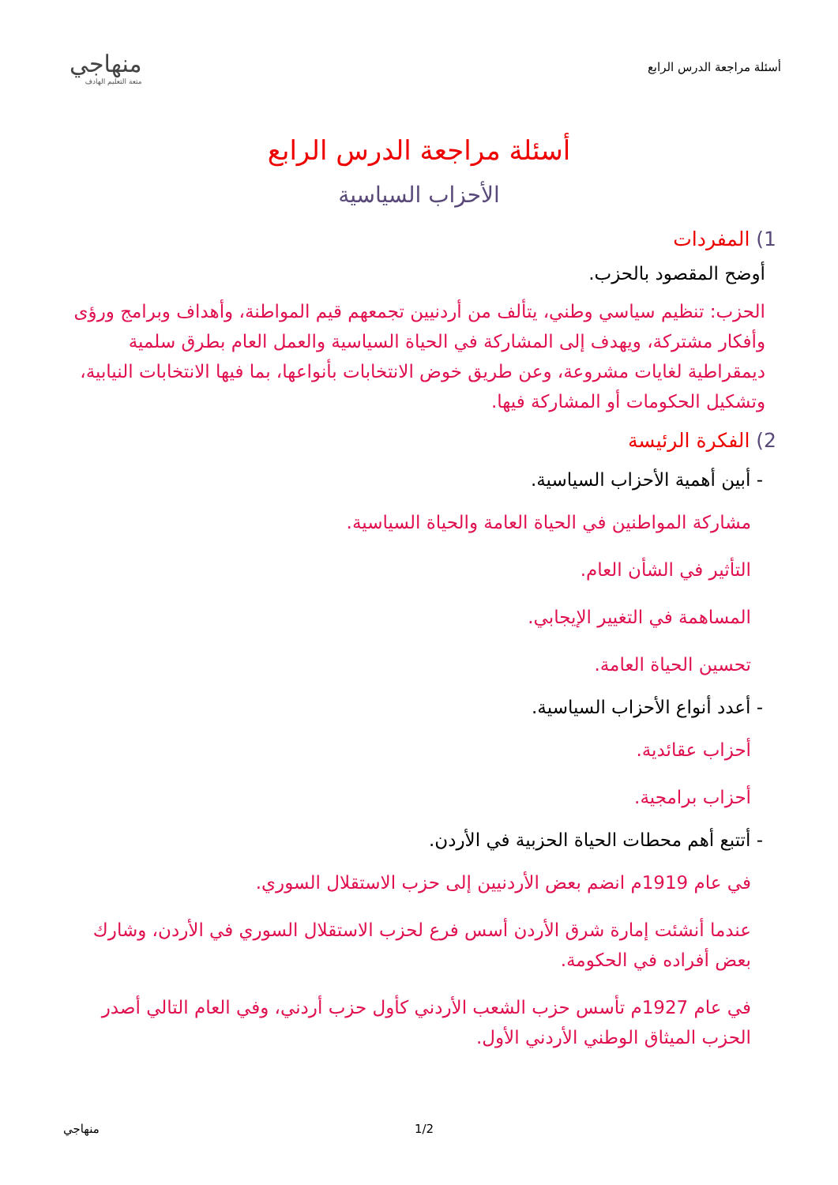أسئلة مراجعة الدرس الرابع
منهاجي
متعة التعليم الهادف
أسئلة مراجعة الدرس الرابع
الأحزاب السياسية
1) المفردات
أوضح المقصود بالحزب.
الحزب: تنظيم سياسي وطني، يتألف من أردنيين تجمعهم قيم المواطنة، وأهداف وبرامج ورؤى وأفكار مشتركة، ويهدف إلى المشاركة في الحياة السياسية والعمل العام بطرق سلمية ديمقراطية لغايات مشروعة، وعن طريق خوض الانتخابات بأنواعها، بما فيها الانتخابات النيابية، وتشكيل الحكومات أو المشاركة فيها.
2) الفكرة الرئيسة
- أبين أهمية الأحزاب السياسية.
مشاركة المواطنين في الحياة العامة والحياة السياسية.
التأثير في الشأن العام.
المساهمة في التغيير الإيجابي.
تحسين الحياة العامة.
- أعدد أنواع الأحزاب السياسية.
أحزاب عقائدية.
أحزاب برامجية.
- أتتبع أهم محطات الحياة الحزبية في الأردن.
في عام 1919م انضم بعض الأردنيين إلى حزب الاستقلال السوري.
عندما أنشئت إمارة شرق الأردن أسس فرع لحزب الاستقلال السوري في الأردن، وشارك بعض أفراده في الحكومة.
في عام 1927م تأسس حزب الشعب الأردني كأول حزب أردني، وفي العام التالي أصدر الحزب الميثاق الوطني الأردني الأول.
منهاجي 1/2